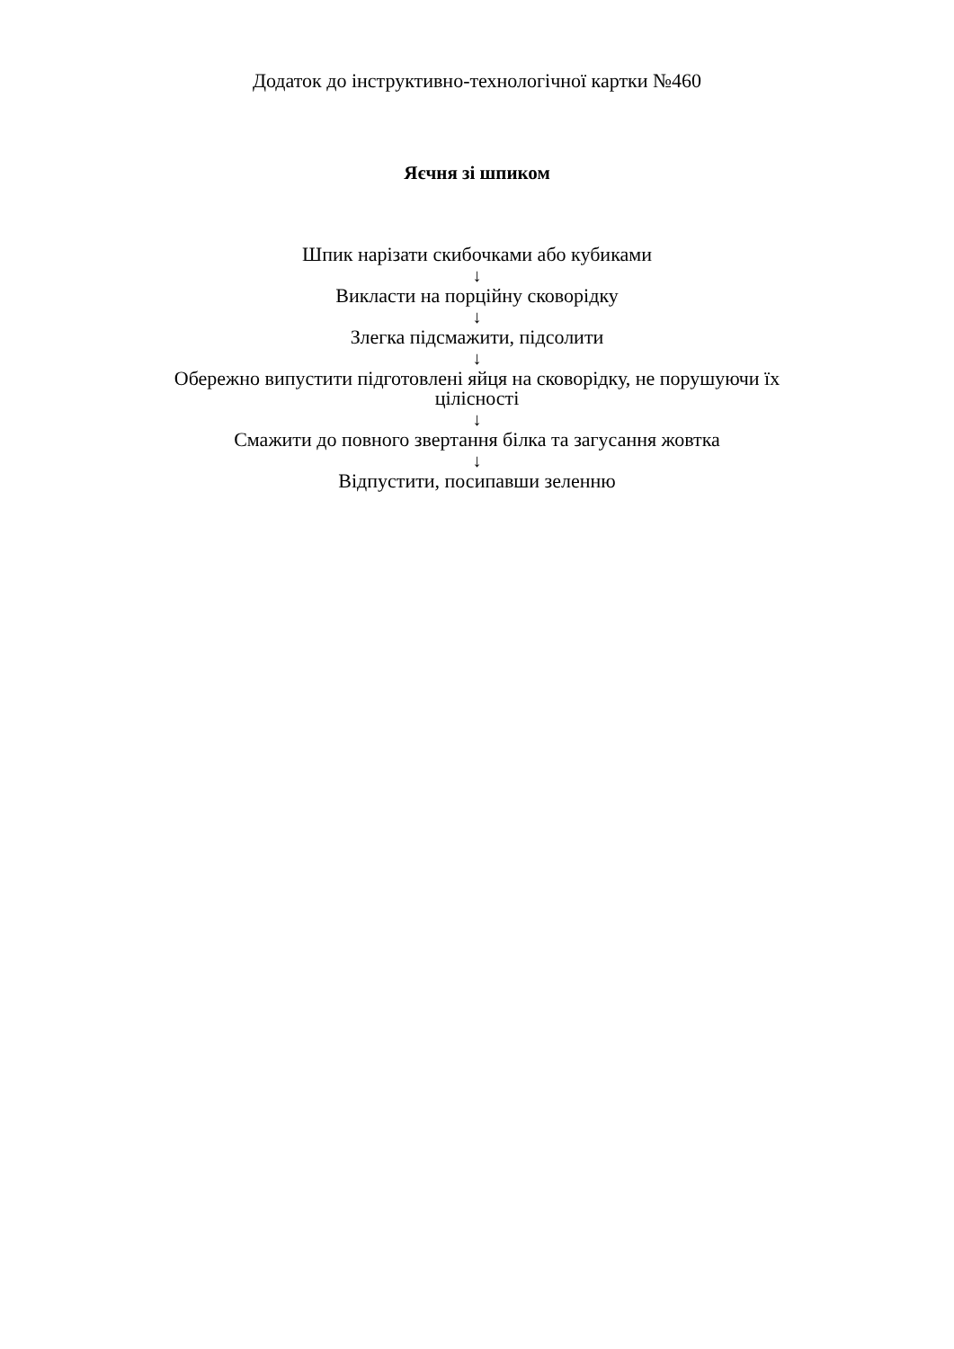Додаток до інструктивно-технологічної картки №460
Яєчня зі шпиком
Шпик нарізати скибочками або кубиками
↓
Викласти на порційну сковорідку
↓
Злегка підсмажити, підсолити
↓
Обережно випустити підготовлені яйця на сковорідку, не порушуючи їх цілісності
↓
Смажити до повного звертання білка та загусання жовтка
↓
Відпустити, посипавши зеленню